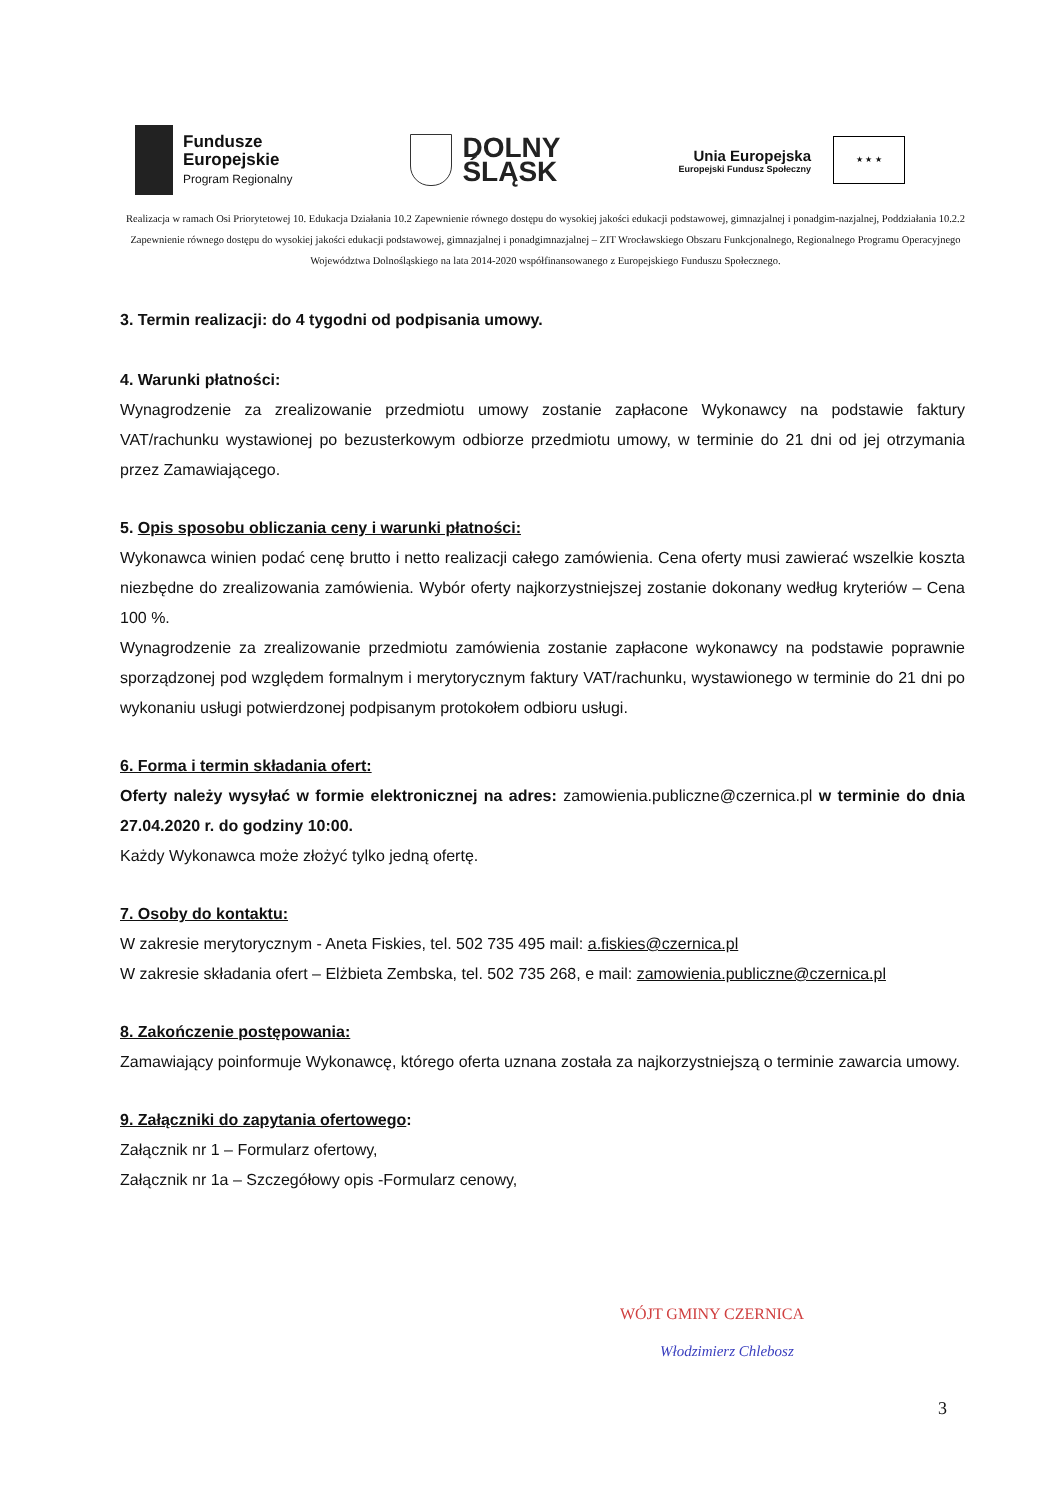Fundusze
Europejskie
Program Regionalny
DOLNY
ŚLĄSK
Unia Europejska
Europejski Fundusz Społeczny
★ ★ ★
Realizacja w ramach Osi Priorytetowej 10. Edukacja Działania 10.2 Zapewnienie równego dostępu do wysokiej jakości edukacji podstawowej, gimnazjalnej i ponadgim-nazjalnej, Poddziałania 10.2.2 Zapewnienie równego dostępu do wysokiej jakości edukacji podstawowej, gimnazjalnej i ponadgimnazjalnej – ZIT Wrocławskiego Obszaru Funkcjonalnego, Regionalnego Programu Operacyjnego Województwa Dolnośląskiego na lata 2014-2020 współfinansowanego z Europejskiego Funduszu Społecznego.
3. Termin realizacji: do 4 tygodni od podpisania umowy.
4. Warunki płatności:
Wynagrodzenie za zrealizowanie przedmiotu umowy zostanie zapłacone Wykonawcy na podstawie faktury VAT/rachunku wystawionej po bezusterkowym odbiorze przedmiotu umowy, w terminie do 21 dni od jej otrzymania przez Zamawiającego.
5. Opis sposobu obliczania ceny i warunki płatności:
Wykonawca winien podać cenę brutto i netto realizacji całego zamówienia. Cena oferty musi zawierać wszelkie koszta niezbędne do zrealizowania zamówienia. Wybór oferty najkorzystniejszej zostanie dokonany według kryteriów – Cena 100 %.
Wynagrodzenie za zrealizowanie przedmiotu zamówienia zostanie zapłacone wykonawcy na podstawie poprawnie sporządzonej pod względem formalnym i merytorycznym faktury VAT/rachunku, wystawionego w terminie do 21 dni po wykonaniu usługi potwierdzonej podpisanym protokołem odbioru usługi.
6. Forma i termin składania ofert:
Oferty należy wysyłać w formie elektronicznej na adres: zamowienia.publiczne@czernica.pl w terminie do dnia 27.04.2020 r. do godziny 10:00.
Każdy Wykonawca może złożyć tylko jedną ofertę.
7. Osoby do kontaktu:
W zakresie merytorycznym - Aneta Fiskies, tel. 502 735 495 mail: a.fiskies@czernica.pl
W zakresie składania ofert – Elżbieta Zembska, tel. 502 735 268, e mail: zamowienia.publiczne@czernica.pl
8. Zakończenie postępowania:
Zamawiający poinformuje Wykonawcę, którego oferta uznana została za najkorzystniejszą o terminie zawarcia umowy.
9. Załączniki do zapytania ofertowego:
Załącznik nr 1 – Formularz ofertowy,
Załącznik nr 1a – Szczegółowy opis -Formularz cenowy,
WÓJT GMINY CZERNICA
Włodzimierz Chlebosz
3